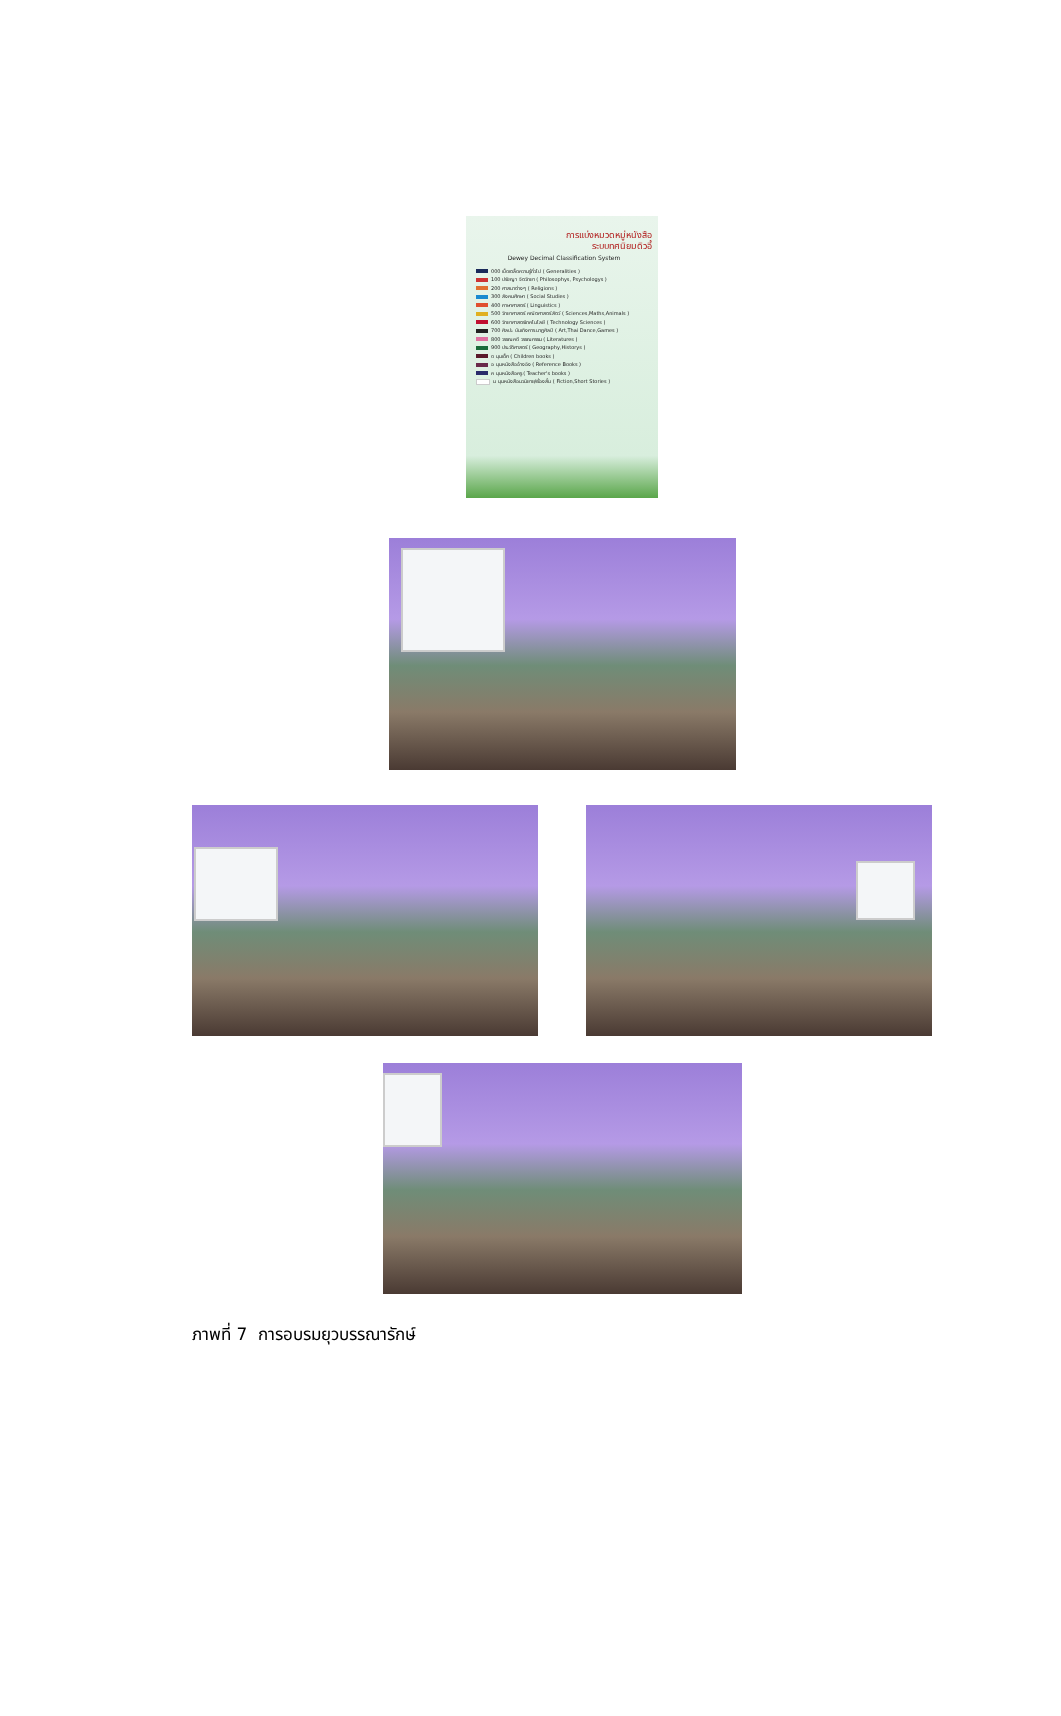การแบ่งหมวดหมู่หนังสือ
ระบบทศนิยมดิวอี้
Dewey Decimal Classification System
000 เบ็ดเตล็ดความรู้ทั่วไป ( Generalities )
100 ปรัชญา จิตวิทยา ( Philosophys, Psychologys )
200 ศาสนาต่างๆ ( Religions )
300 สังคมศึกษา ( Social Studies )
400 ภาษาศาสตร์ ( Linguistics )
500 วิทยาศาสตร์ คณิตศาสตร์ สัตว์ ( Sciences,Maths,Animals )
600 วิทยาศาสตร์เทคโนโลยี ( Technology Sciences )
700 ศิลปะ บันเทิงการ นาฏศิลป์ ( Art,Thai Dance,Games )
800 วรรณคดี วรรณกรรม ( Literatures )
900 ประวัติศาสตร์ ( Geography,Historys )
ด มุมเด็ก ( Children books )
อ มุมหนังสืออ้างอิง ( Reference Books )
ค มุมหนังสือครู ( Teacher's books )
น มุมหนังสือนวนิยาย/เรื่องสั้น ( Fiction,Short Stories )
ภาพที่ 7 การอบรมยุวบรรณารักษ์